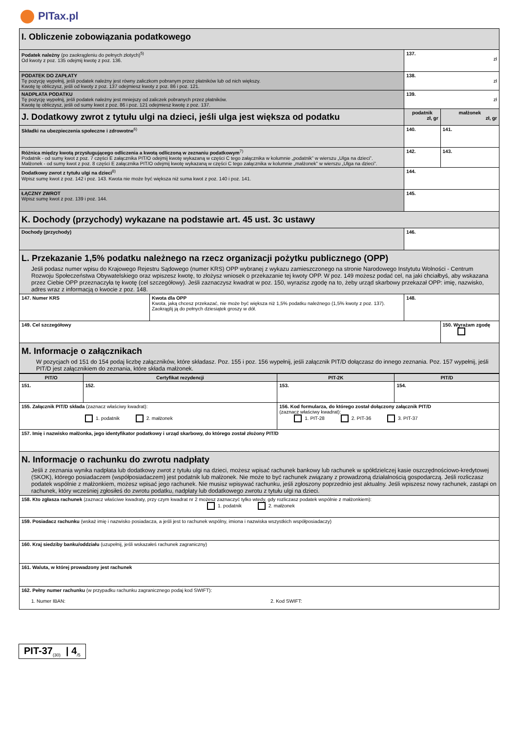PITax.pl
| I. Obliczenie zobowiązania podatkowego | | | |
| Podatek należny (po zaokrągleniu do pełnych złotych)<sup>5)</sup> Od kwoty z poz. 135 odejmij kwotę z poz. 136. | | 137. zł | |
| PODATEK DO ZAPŁATY Tę pozycję wypełnij, jeśli podatek należny jest równy zaliczkom pobranym przez płatników lub od nich większy. Kwotę tę obliczysz, jeśli od kwoty z poz. 137 odejmiesz kwoty z poz. 86 i poz. 121. | | 138. zł | |
| NADPŁATA PODATKU Tę pozycję wypełnij, jeśli podatek należny jest mniejszy od zaliczek pobranych przez płatników. Kwotę tę obliczysz, jeśli od sumy kwot z poz. 86 i poz. 121 odejmiesz kwotę z poz. 137. | | 139. zł | |
| J. Dodatkowy zwrot z tytułu ulgi na dzieci, jeśli ulga jest większa od podatku | | podatnik zł, gr | małżonek zł, gr |
| Składki na ubezpieczenia społeczne i zdrowotne<sup>6)</sup> | | 140. | 141. |
| Różnica między kwotą przysługującego odliczenia a kwotą odliczoną w zeznaniu podatkowym<sup>7)</sup> Podatnik - od sumy kwot z poz. 7 części E załącznika PIT/O odejmij kwotę wykazaną w części C tego załącznika w kolumnie „podatnik” w wierszu „Ulga na dzieci”. Małżonek - od sumy kwot z poz. 8 części E załącznika PIT/O odejmij kwotę wykazaną w części C tego załącznika w kolumnie „małżonek” w wierszu „Ulga na dzieci”. | | 142. | 143. |
| Dodatkowy zwrot z tytułu ulgi na dzieci<sup>8)</sup> Wpisz sumę kwot z poz. 142 i poz. 143. Kwota nie może być większa niż suma kwot z poz. 140 i poz. 141. | | 144. | |
| ŁĄCZNY ZWROT Wpisz sumę kwot z poz. 139 i poz. 144. | | 145. | |
| K. Dochody (przychody) wykazane na podstawie art. 45 ust. 3c ustawy | | | |
| Dochody (przychody) | | 146. | |
| L. Przekazanie 1,5% podatku należnego na rzecz organizacji pożytku publicznego (OPP) Jeśli podasz numer wpisu do Krajowego Rejestru Sądowego (numer KRS) OPP wybranej z wykazu zamieszczonego na stronie Narodowego Instytutu Wolności - Centrum Rozwoju Społeczeństwa Obywatelskiego oraz wpiszesz kwotę, to złożysz wniosek o przekazanie tej kwoty OPP. W poz. 149 możesz podać cel, na jaki chciałbyś, aby wskazana przez Ciebie OPP przeznaczyła tę kwotę (cel szczegółowy). Jeśli zaznaczysz kwadrat w poz. 150, wyrazisz zgodę na to, żeby urząd skarbowy przekazał OPP: imię, nazwisko, adres wraz z informacją o kwocie z poz. 148. | | | |
| 147. Numer KRS | Kwota dla OPP Kwota, jaką chcesz przekazać, nie może być większa niż 1,5% podatku należnego (1,5% kwoty z poz. 137). Zaokrąglij ją do pełnych dziesiątek groszy w dół. | 148. | |
| 149. Cel szczegółowy | | | 150. Wyrażam zgodę |
| M. Informacje o załącznikach W pozycjach od 151 do 154 podaj liczbę załączników, które składasz. Poz. 155 i poz. 156 wypełnij, jeśli załącznik PIT/D dołączasz do innego zeznania. Poz. 157 wypełnij, jeśli PIT/D jest załącznikiem do zeznania, które składa małżonek. | | | |
| PIT/O | Certyfikat rezydencji | PIT-2K | PIT/D |
| --- | --- | --- | --- |
| 151. | 152. | 153. | 154. |
| 155. Załącznik PIT/D składa (zaznacz właściwy kwadrat): 1. podatnik 2. małżonek | | 156. Kod formularza, do którego został dołączony załącznik PIT/D (zaznacz właściwy kwadrat): 1. PIT-28 2. PIT-36 3. PIT-37 | |
| 157. Imię i nazwisko małżonka, jego identyfikator podatkowy i urząd skarbowy, do którego został złożony PIT/D | | | |
| N. Informacje o rachunku do zwrotu nadpłaty Jeśli z zeznania wynika nadpłata lub dodatkowy zwrot z tytułu ulgi na dzieci, możesz wpisać rachunek bankowy lub rachunek w spółdzielczej kasie oszczędnościowo-kredytowej (SKOK), którego posiadaczem (współposiadaczem) jest podatnik lub małżonek. Nie może to być rachunek związany z prowadzoną działalnością gospodarczą. Jeśli rozliczasz podatek wspólnie z małżonkiem, możesz wpisać jego rachunek. Nie musisz wpisywać rachunku, jeśli zgłoszony poprzednio jest aktualny. Jeśli wpiszesz nowy rachunek, zastąpi on rachunek, który wcześniej zgłosiłeś do zwrotu podatku, nadpłaty lub dodatkowego zwrotu z tytułu ulgi na dzieci. | | | |
| 158. Kto zgłasza rachunek (zaznacz właściwe kwadraty, przy czym kwadrat nr 2 możesz zaznaczyć tylko wtedy, gdy rozliczasz podatek wspólnie z małżonkiem): 1. podatnik 2. małżonek | | | |
| 159. Posiadacz rachunku (wskaż imię i nazwisko posiadacza, a jeśli jest to rachunek wspólny, imiona i nazwiska wszystkich współposiadaczy) | | | |
| 160. Kraj siedziby banku/oddziału (uzupełnij, jeśli wskazałeś rachunek zagraniczny) | | | |
| 161. Waluta, w której prowadzony jest rachunek | | | |
| 162. Pełny numer rachunku (w przypadku rachunku zagranicznego podaj kod SWIFT): 1. Numer IBAN: 2. Kod SWIFT: | | | |
PIT-37<sub>(30)</sub> | 4<sub>/5</sub>